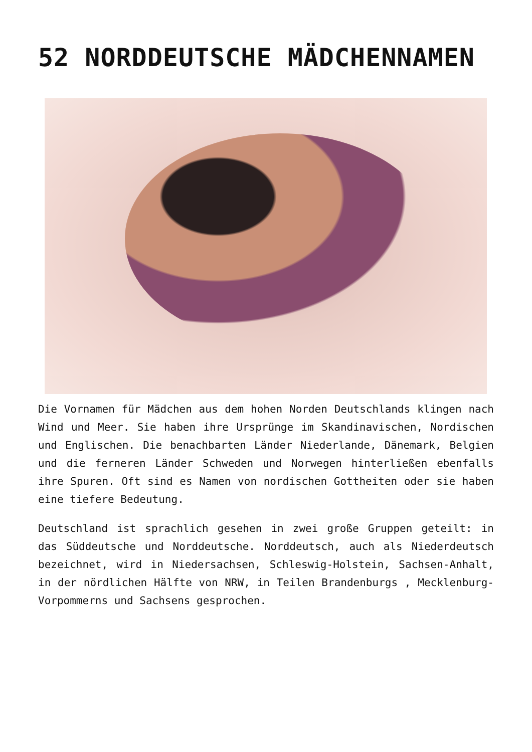52 NORDDEUTSCHE MÄDCHENNAMEN
Die Vornamen für Mädchen aus dem hohen Norden Deutschlands klingen nach Wind und Meer. Sie haben ihre Ursprünge im Skandinavischen, Nordischen und Englischen. Die benachbarten Länder Niederlande, Dänemark, Belgien und die ferneren Länder Schweden und Norwegen hinterließen ebenfalls ihre Spuren. Oft sind es Namen von nordischen Gottheiten oder sie haben eine tiefere Bedeutung.
Deutschland ist sprachlich gesehen in zwei große Gruppen geteilt: in das Süddeutsche und Norddeutsche. Norddeutsch, auch als Niederdeutsch bezeichnet, wird in Niedersachsen, Schleswig-Holstein, Sachsen-Anhalt, in der nördlichen Hälfte von NRW, in Teilen Brandenburgs , Mecklenburg-Vorpommerns und Sachsens gesprochen.